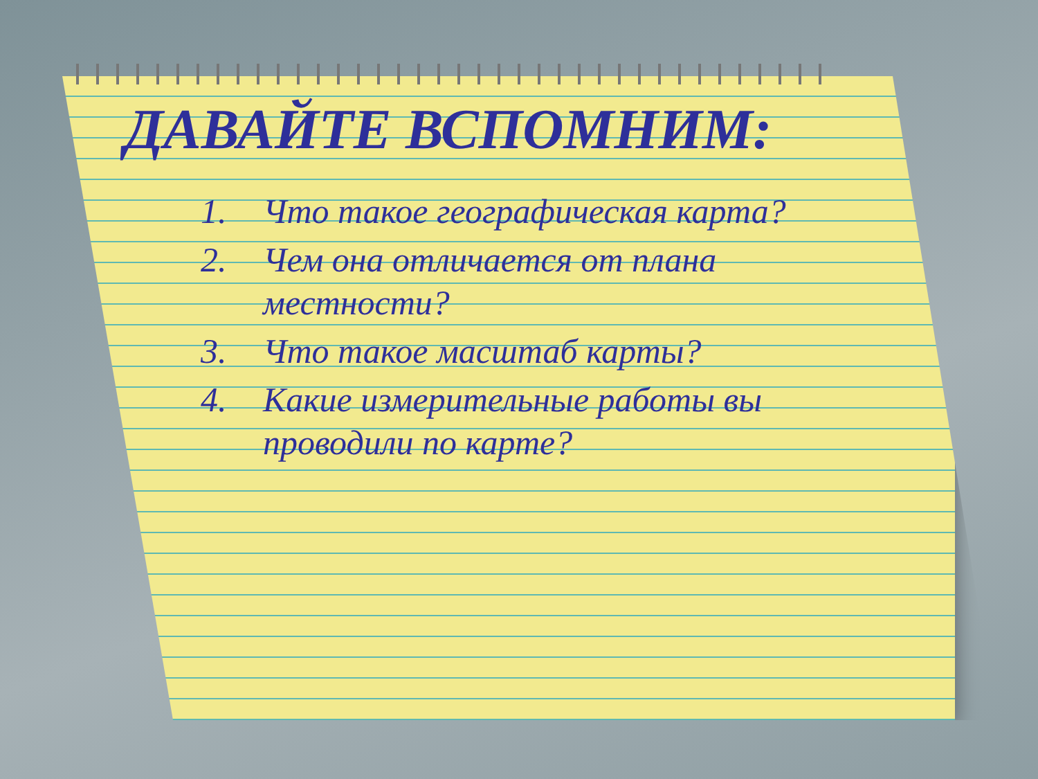ДАВАЙТЕ ВСПОМНИМ:
1. Что такое географическая карта?
2. Чем она отличается от плана местности?
3. Что такое масштаб карты?
4. Какие измерительные работы вы проводили по карте?